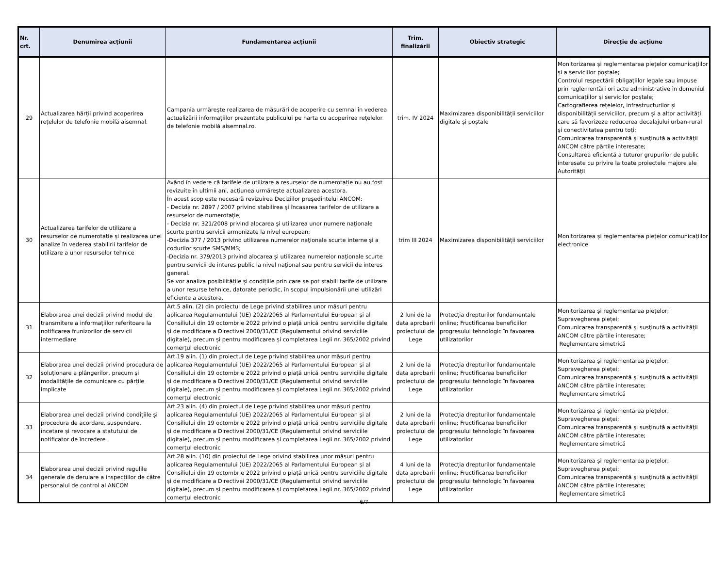| Nr. crt. | Denumirea acțiunii | Fundamentarea acțiunii | Trim. finalizării | Obiectiv strategic | Direcție de acțiune |
| --- | --- | --- | --- | --- | --- |
| 29 | Actualizarea hărții privind acoperirea rețelelor de telefonie mobilă aisemnal. | Campania urmărește realizarea de măsurări de acoperire cu semnal în vederea actualizării informațiilor prezentate publicului pe harta cu acoperirea rețelelor de telefonie mobilă aisemnal.ro. | trim. IV 2024 | Maximizarea disponibilității serviciilor digitale și poștale | Monitorizarea și reglementarea pieţelor comunicaţiilor și a serviciilor poștale; Controlul respectării obligaţiilor legale sau impuse prin reglementări ori acte administrative în domeniul comunicaţiilor și servicilor poștale; Cartografierea rețelelor, infrastructurilor și disponibilității serviciilor, precum și a altor activități care să favorizeze reducerea decalajului urban-rural și conectivitatea pentru toți; Comunicarea transparentă şi susţinută a activităţii ANCOM către părtile interesate; Consultarea eficientă a tuturor grupurilor de public interesate cu privire la toate proiectele majore ale Autorităţii |
| 30 | Actualizarea tarifelor de utilizare a resurselor de numerotație și realizarea unei analize în vederea stabilirii tarifelor de utilizare a unor resurselor tehnice | Având în vedere că tarifele de utilizare a resurselor de numerotație nu au fost revizuite în ultimii ani, acțiunea urmărește actualizarea acestora. În acest scop este necesară revizuirea Deciziilor președintelui ANCOM: - Decizia nr. 2897 / 2007 privind stabilirea şi încasarea tarifelor de utilizare a resurselor de numerotaţie; - Decizia nr. 321/2008 privind alocarea şi utilizarea unor numere naţionale scurte pentru servicii armonizate la nivel european; -Decizia 377 / 2013 privind utilizarea numerelor naţionale scurte interne şi a codurilor scurte SMS/MMS; -Decizia nr. 379/2013 privind alocarea și utilizarea numerelor naţionale scurte pentru servicii de interes public la nivel naţional sau pentru servicii de interes general. Se vor analiza posibilitățile și condițiile prin care se pot stabili tarife de utilizare a unor resurse tehnice, datorate periodic, în scopul impulsionării unei utilizări eficiente a acestora. | trim III 2024 | Maximizarea disponibilității serviciilor | Monitorizarea și reglementarea pieţelor comunicaţiilor electronice |
| 31 | Elaborarea unei decizii privind modul de transmitere a informațiilor referitoare la notificarea frunizorilor de servicii intermediare | Art.5 alin. (2) din proiectul de Lege privind stabilirea unor măsuri pentru aplicarea Regulamentului (UE) 2022/2065 al Parlamentului European și al Consiliului din 19 octombrie 2022 privind o piață unică pentru serviciile digitale și de modificare a Directivei 2000/31/CE (Regulamentul privind serviciile digitale), precum și pentru modificarea și completarea Legii nr. 365/2002 privind comerţul electronic | 2 luni de la data aprobarii proiectului de Lege | Protecția drepturilor fundamentale online; Fructificarea beneficiilor progresului tehnologic în favoarea utilizatorilor | Monitorizarea și reglementarea pieţelor; Supravegherea pieței; Comunicarea transparentă şi susţinută a activităţii ANCOM către părtile interesate; Reglementare simetrică |
| 32 | Elaborarea unei decizii privind procedura de soluționare a plângerilor, precum și modalitățile de comunicare cu părțile implicate | Art.19 alin. (1) din proiectul de Lege privind stabilirea unor măsuri pentru aplicarea Regulamentului (UE) 2022/2065 al Parlamentului European și al Consiliului din 19 octombrie 2022 privind o piață unică pentru serviciile digitale și de modificare a Directivei 2000/31/CE (Regulamentul privind serviciile digitale), precum și pentru modificarea și completarea Legii nr. 365/2002 privind comerţul electronic | 2 luni de la data aprobarii proiectului de Lege | Protecția drepturilor fundamentale online; Fructificarea beneficiilor progresului tehnologic în favoarea utilizatorilor | Monitorizarea și reglementarea pieţelor; Supravegherea pieței; Comunicarea transparentă şi susţinută a activităţii ANCOM către părtile interesate; Reglementare simetrică |
| 33 | Elaborarea unei decizii privind condițiile și procedura de acordare, suspendare, încetare și revocare a statutului de notificator de încredere | Art.23 alin. (4) din proiectul de Lege privind stabilirea unor măsuri pentru aplicarea Regulamentului (UE) 2022/2065 al Parlamentului European și al Consiliului din 19 octombrie 2022 privind o piață unică pentru serviciile digitale și de modificare a Directivei 2000/31/CE (Regulamentul privind serviciile digitale), precum și pentru modificarea și completarea Legii nr. 365/2002 privind comerţul electronic | 2 luni de la data aprobarii proiectului de Lege | Protecția drepturilor fundamentale online; Fructificarea beneficiilor progresului tehnologic în favoarea utilizatorilor | Monitorizarea și reglementarea pieţelor; Supravegherea pieței; Comunicarea transparentă şi susţinută a activităţii ANCOM către părtile interesate; Reglementare simetrică |
| 34 | Elaborarea unei decizii privind regulile generale de derulare a inspecțiilor de către personalul de control al ANCOM | Art.28 alin. (10) din proiectul de Lege privind stabilirea unor măsuri pentru aplicarea Regulamentului (UE) 2022/2065 al Parlamentului European și al Consiliului din 19 octombrie 2022 privind o piață unică pentru serviciile digitale și de modificare a Directivei 2000/31/CE (Regulamentul privind serviciile digitale), precum și pentru modificarea și completarea Legii nr. 365/2002 privind comerţul electronic | 4 luni de la data aprobarii proiectului de Lege | Protecția drepturilor fundamentale online; Fructificarea beneficiilor progresului tehnologic în favoarea utilizatorilor | Monitorizarea și reglementarea pieţelor; Supravegherea pieței; Comunicarea transparentă şi susţinută a activităţii ANCOM către părtile interesate; Reglementare simetrică |
6/7